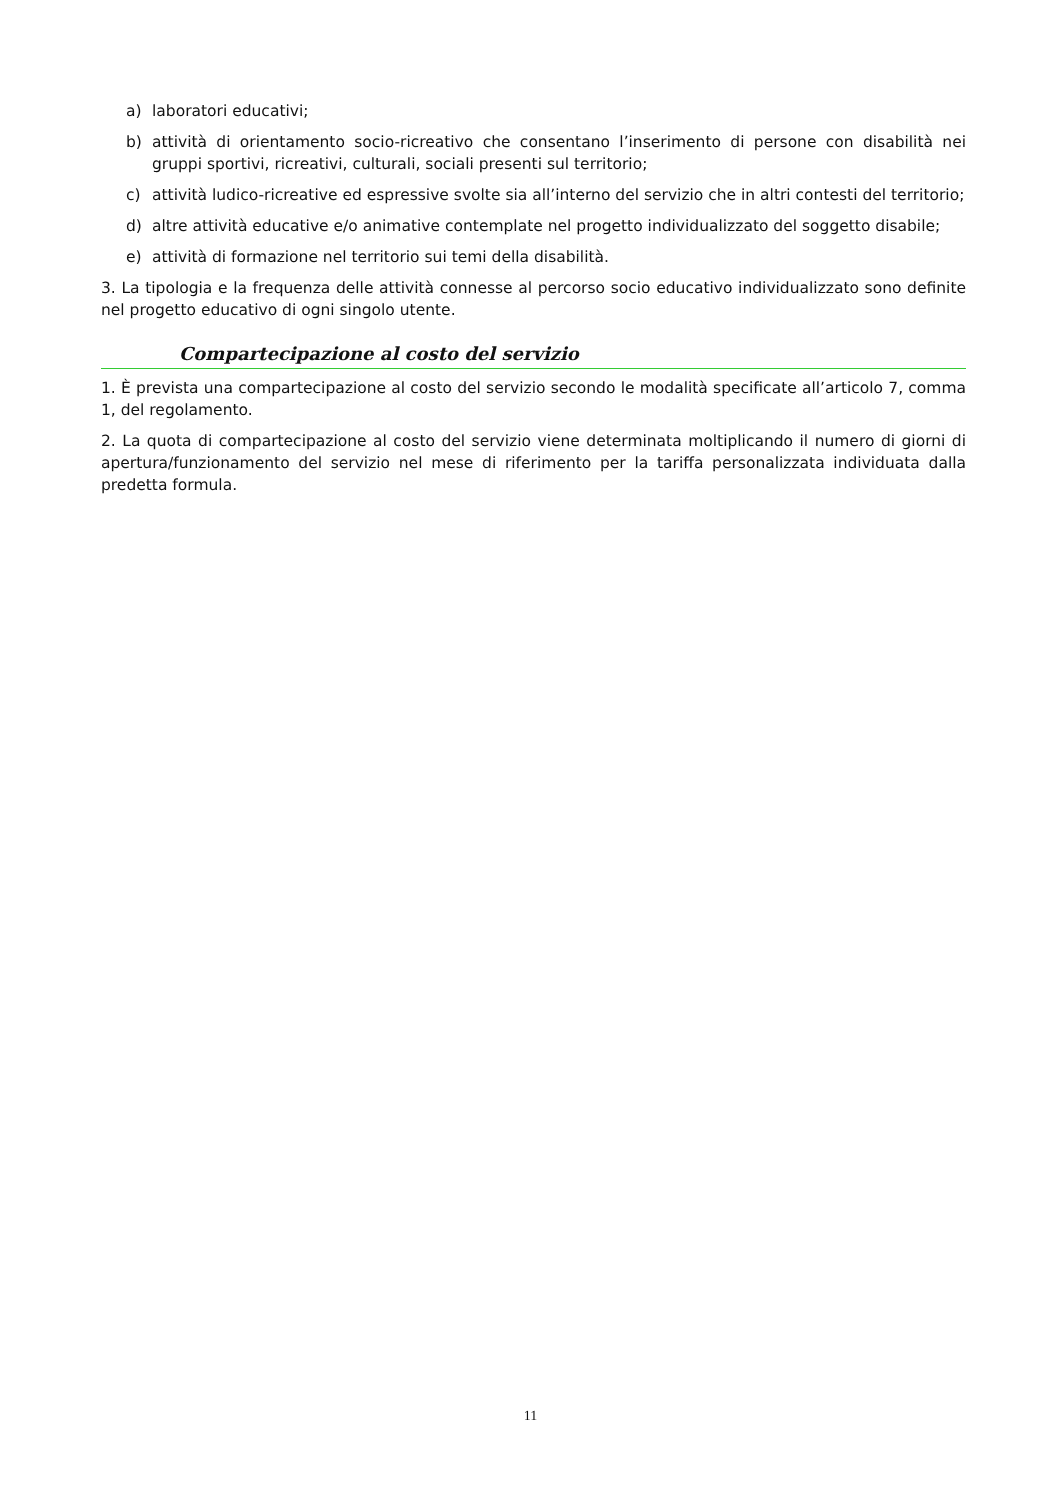a) laboratori educativi;
b) attività di orientamento socio-ricreativo che consentano l’inserimento di persone con disabilità nei gruppi sportivi, ricreativi, culturali, sociali presenti sul territorio;
c) attività ludico-ricreative ed espressive svolte sia all’interno del servizio che in altri contesti del territorio;
d) altre attività educative e/o animative contemplate nel progetto individualizzato del soggetto disabile;
e) attività di formazione nel territorio sui temi della disabilità.
3. La tipologia e la frequenza delle attività connesse al percorso socio educativo individualizzato sono definite nel progetto educativo di ogni singolo utente.
Compartecipazione al costo del servizio
1. È prevista una compartecipazione al costo del servizio secondo le modalità specificate all’articolo 7, comma 1, del regolamento.
2. La quota di compartecipazione al costo del servizio viene determinata moltiplicando il numero di giorni di apertura/funzionamento del servizio nel mese di riferimento per la tariffa personalizzata individuata dalla predetta formula.
11